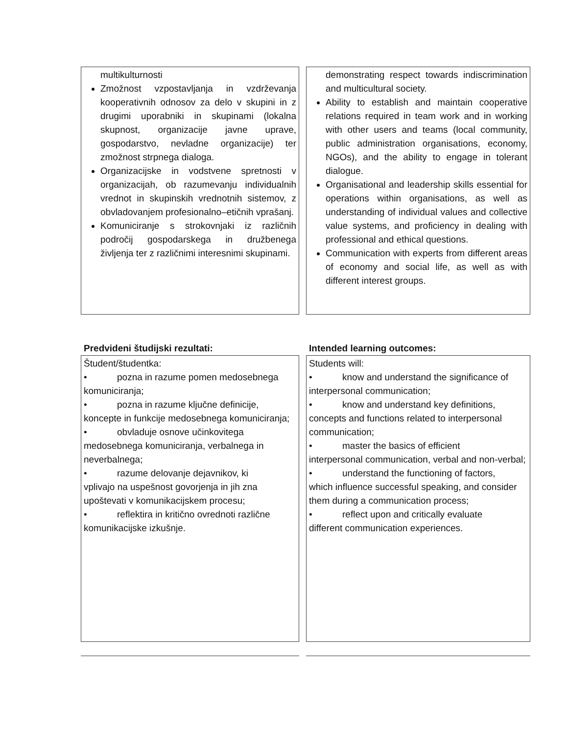multikulturnosti
Zmožnost vzpostavljanja in vzdrževanja kooperativnih odnosov za delo v skupini in z drugimi uporabniki in skupinami (lokalna skupnost, organizacije javne uprave, gospodarstvo, nevladne organizacije) ter zmožnost strpnega dialoga.
Organizacijske in vodstvene spretnosti v organizacijah, ob razumevanju individualnih vrednot in skupinskih vrednotnih sistemov, z obvladovanjem profesionalno–etičnih vprašanj.
Komuniciranje s strokovnjaki iz različnih področij gospodarskega in družbenega življenja ter z različnimi interesnimi skupinami.
demonstrating respect towards indiscrimination and multicultural society.
Ability to establish and maintain cooperative relations required in team work and in working with other users and teams (local community, public administration organisations, economy, NGOs), and the ability to engage in tolerant dialogue.
Organisational and leadership skills essential for operations within organisations, as well as understanding of individual values and collective value systems, and proficiency in dealing with professional and ethical questions.
Communication with experts from different areas of economy and social life, as well as with different interest groups.
Predvideni študijski rezultati:
Študent/študentka:
• pozna in razume pomen medosebnega
komuniciranja;
• pozna in razume ključne definicije,
koncepte in funkcije medosebnega komuniciranja;
• obvladuje osnove učinkovitega
medosebnega komuniciranja, verbalnega in neverbalnega;
• razume delovanje dejavnikov, ki
vplivajo na uspešnost govorjenja in jih zna upoštevati v komunikacijskem procesu;
• reflektira in kritično ovrednoti različne
komunikacijske izkušnje.
Intended learning outcomes:
Students will:
• know and understand the significance of
interpersonal communication;
• know and understand key definitions,
concepts and functions related to interpersonal communication;
• master the basics of efficient
interpersonal communication, verbal and non-verbal;
• understand the functioning of factors,
which influence successful speaking, and consider them during a communication process;
• reflect upon and critically evaluate
different communication experiences.